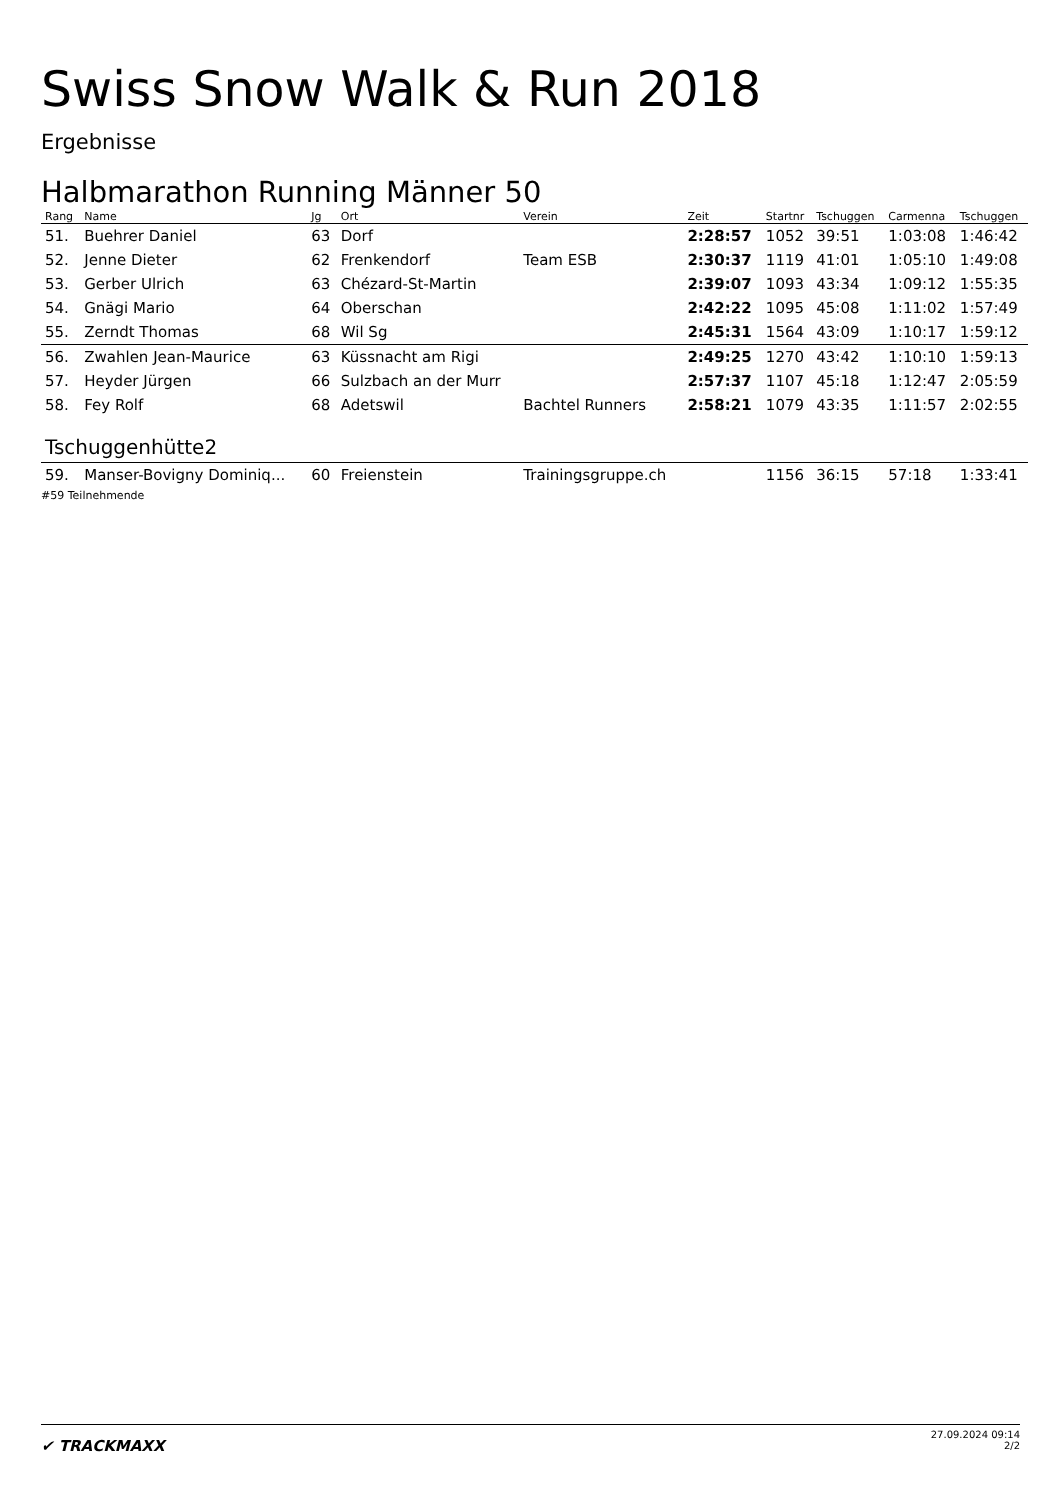Swiss Snow Walk & Run 2018
Ergebnisse
Halbmarathon Running Männer 50
| Rang | Name | Jg | Ort | Verein | Zeit | Startnr | Tschuggen | Carmenna | Tschuggen |
| --- | --- | --- | --- | --- | --- | --- | --- | --- | --- |
| 51. | Buehrer Daniel | 63 | Dorf | | 2:28:57 | 1052 | 39:51 | 1:03:08 | 1:46:42 |
| 52. | Jenne Dieter | 62 | Frenkendorf | Team ESB | 2:30:37 | 1119 | 41:01 | 1:05:10 | 1:49:08 |
| 53. | Gerber Ulrich | 63 | Chézard-St-Martin | | 2:39:07 | 1093 | 43:34 | 1:09:12 | 1:55:35 |
| 54. | Gnägi Mario | 64 | Oberschan | | 2:42:22 | 1095 | 45:08 | 1:11:02 | 1:57:49 |
| 55. | Zerndt Thomas | 68 | Wil Sg | | 2:45:31 | 1564 | 43:09 | 1:10:17 | 1:59:12 |
| 56. | Zwahlen Jean-Maurice | 63 | Küssnacht am Rigi | | 2:49:25 | 1270 | 43:42 | 1:10:10 | 1:59:13 |
| 57. | Heyder Jürgen | 66 | Sulzbach an der Murr | | 2:57:37 | 1107 | 45:18 | 1:12:47 | 2:05:59 |
| 58. | Fey Rolf | 68 | Adetswil | Bachtel Runners | 2:58:21 | 1079 | 43:35 | 1:11:57 | 2:02:55 |
| Tschuggenhütte2 | | | | | | | | | |
| 59. | Manser-Bovigny Dominiq... | 60 | Freienstein | Trainingsgruppe.ch | | 1156 | 36:15 | 57:18 | 1:33:41 |
#59 Teilnehmende
✔ TRACKMAXX
27.09.2024 09:14
2/2